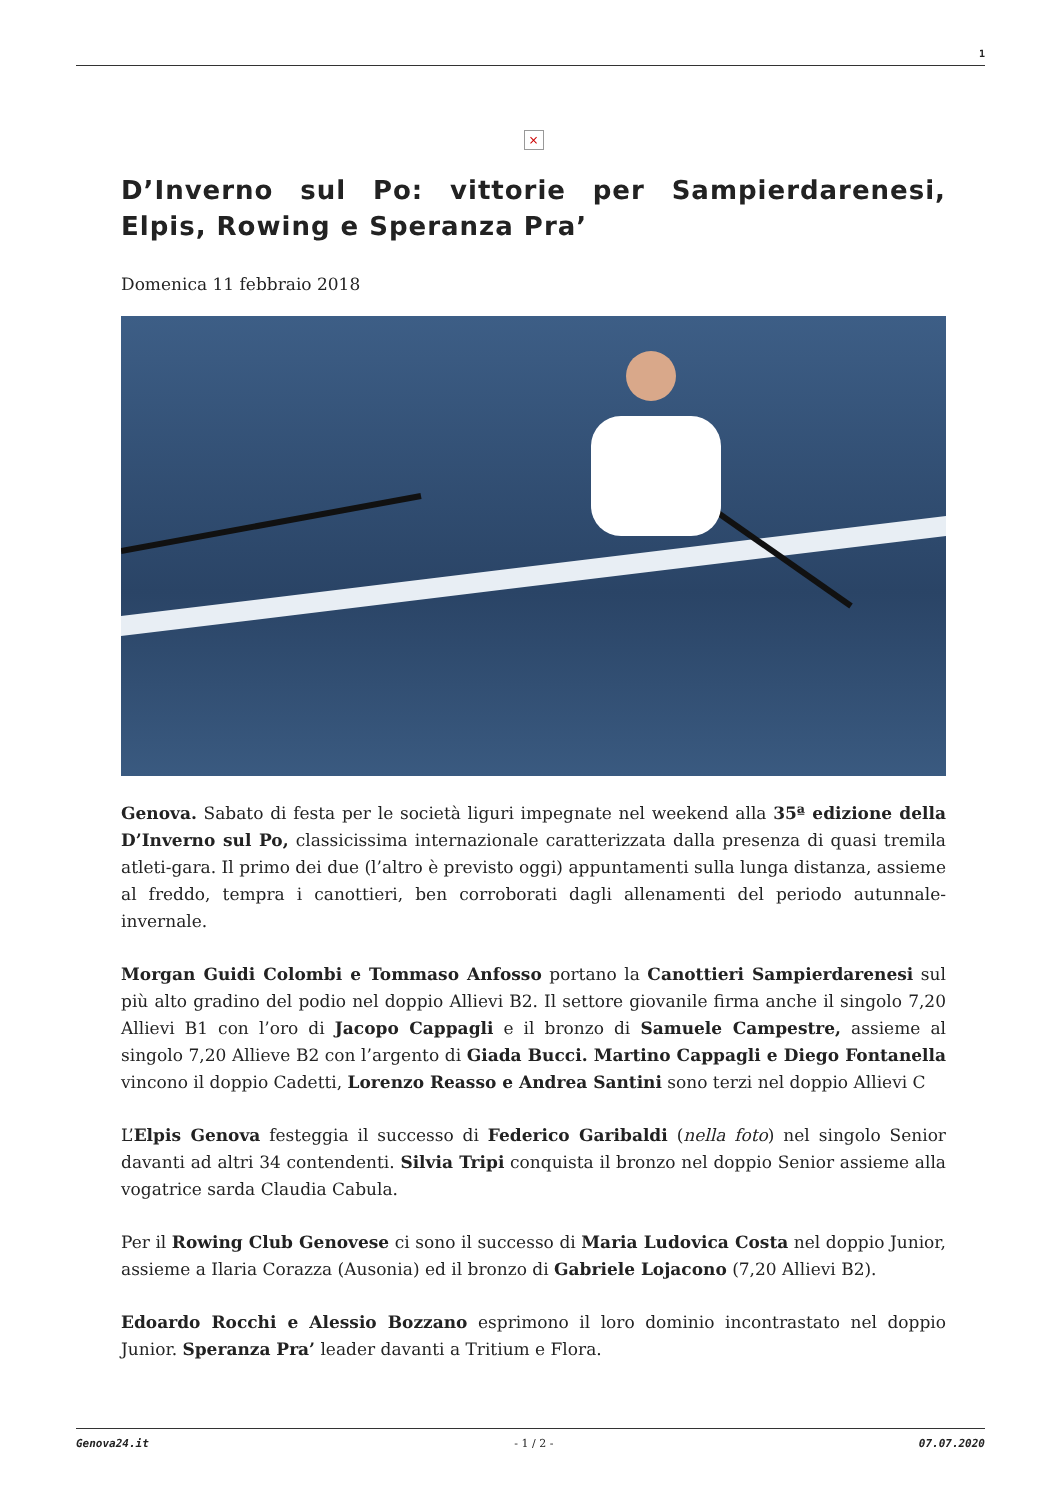1
×
D’Inverno sul Po: vittorie per Sampierdarenesi, Elpis, Rowing e Speranza Pra’
Domenica 11 febbraio 2018
Genova. Sabato di festa per le società liguri impegnate nel weekend alla 35ª edizione della D’Inverno sul Po, classicissima internazionale caratterizzata dalla presenza di quasi tremila atleti-gara. Il primo dei due (l’altro è previsto oggi) appuntamenti sulla lunga distanza, assieme al freddo, tempra i canottieri, ben corroborati dagli allenamenti del periodo autunnale-invernale.
Morgan Guidi Colombi e Tommaso Anfosso portano la Canottieri Sampierdarenesi sul più alto gradino del podio nel doppio Allievi B2. Il settore giovanile firma anche il singolo 7,20 Allievi B1 con l’oro di Jacopo Cappagli e il bronzo di Samuele Campestre, assieme al singolo 7,20 Allieve B2 con l’argento di Giada Bucci. Martino Cappagli e Diego Fontanella vincono il doppio Cadetti, Lorenzo Reasso e Andrea Santini sono terzi nel doppio Allievi C
L’Elpis Genova festeggia il successo di Federico Garibaldi (nella foto) nel singolo Senior davanti ad altri 34 contendenti. Silvia Tripi conquista il bronzo nel doppio Senior assieme alla vogatrice sarda Claudia Cabula.
Per il Rowing Club Genovese ci sono il successo di Maria Ludovica Costa nel doppio Junior, assieme a Ilaria Corazza (Ausonia) ed il bronzo di Gabriele Lojacono (7,20 Allievi B2).
Edoardo Rocchi e Alessio Bozzano esprimono il loro dominio incontrastato nel doppio Junior. Speranza Pra’ leader davanti a Tritium e Flora.
Genova24.it - 1 / 2 - 07.07.2020